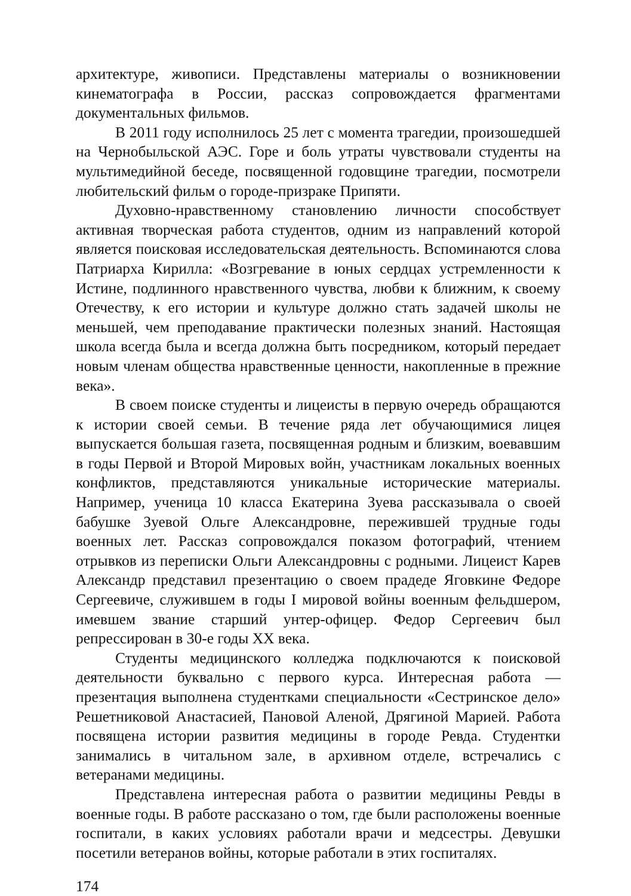архитектуре, живописи. Представлены материалы о возникновении кинематографа в России, рассказ сопровождается фрагментами документальных фильмов.
В 2011 году исполнилось 25 лет с момента трагедии, произошедшей на Чернобыльской АЭС. Горе и боль утраты чувствовали студенты на мультимедийной беседе, посвященной годовщине трагедии, посмотрели любительский фильм о городе-призраке Припяти.
Духовно-нравственному становлению личности способствует активная творческая работа студентов, одним из направлений которой является поисковая исследовательская деятельность. Вспоминаются слова Патриарха Кирилла: «Возгревание в юных сердцах устремленности к Истине, подлинного нравственного чувства, любви к ближним, к своему Отечеству, к его истории и культуре должно стать задачей школы не меньшей, чем преподавание практически полезных знаний. Настоящая школа всегда была и всегда должна быть посредником, который передает новым членам общества нравственные ценности, накопленные в прежние века».
В своем поиске студенты и лицеисты в первую очередь обращаются к истории своей семьи. В течение ряда лет обучающимися лицея выпускается большая газета, посвященная родным и близким, воевавшим в годы Первой и Второй Мировых войн, участникам локальных военных конфликтов, представляются уникальные исторические материалы. Например, ученица 10 класса Екатерина Зуева рассказывала о своей бабушке Зуевой Ольге Александровне, пережившей трудные годы военных лет. Рассказ сопровождался показом фотографий, чтением отрывков из переписки Ольги Александровны с родными. Лицеист Карев Александр представил презентацию о своем прадеде Яговкине Федоре Сергеевиче, служившем в годы I мировой войны военным фельдшером, имевшем звание старший унтер-офицер. Федор Сергеевич был репрессирован в 30-е годы XX века.
Студенты медицинского колледжа подключаются к поисковой деятельности буквально с первого курса. Интересная работа — презентация выполнена студентками специальности «Сестринское дело» Решетниковой Анастасией, Пановой Аленой, Дрягиной Марией. Работа посвящена истории развития медицины в городе Ревда. Студентки занимались в читальном зале, в архивном отделе, встречались с ветеранами медицины.
Представлена интересная работа о развитии медицины Ревды в военные годы. В работе рассказано о том, где были расположены военные госпитали, в каких условиях работали врачи и медсестры. Девушки посетили ветеранов войны, которые работали в этих госпиталях.
174